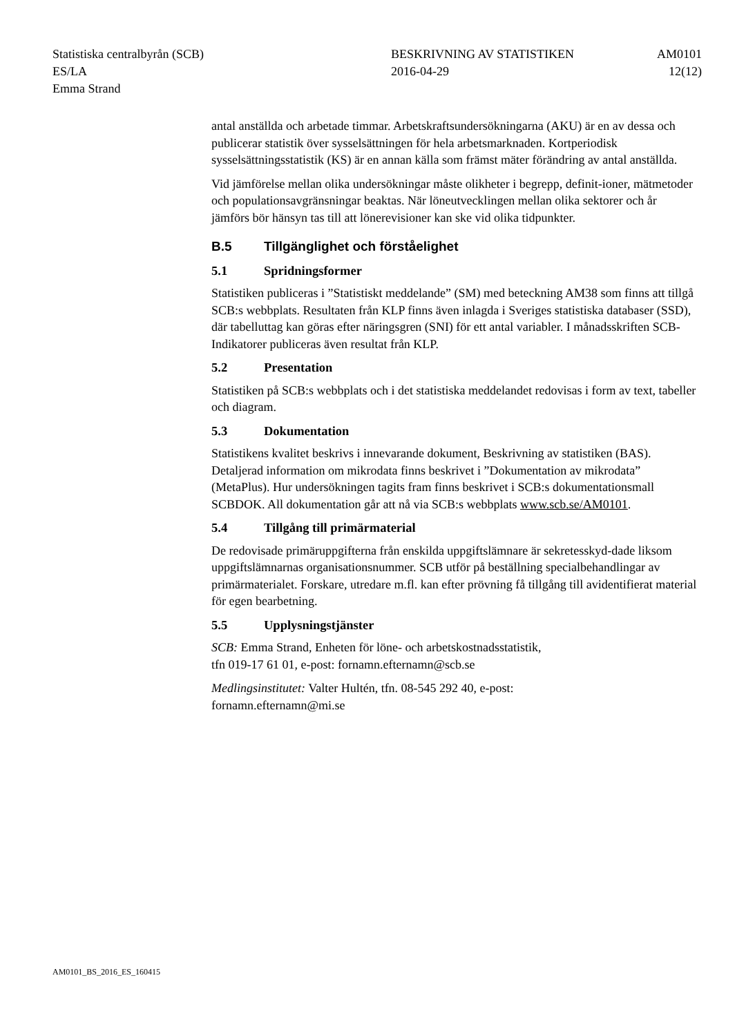Statistiska centralbyrån (SCB)
ES/LA
Emma Strand
BESKRIVNING AV STATISTIKEN
2016-04-29
AM0101
12(12)
antal anställda och arbetade timmar. Arbetskraftsundersökningarna (AKU) är en av dessa och publicerar statistik över sysselsättningen för hela arbetsmarknaden. Kortperiodisk sysselsättningsstatistik (KS) är en annan källa som främst mäter förändring av antal anställda.
Vid jämförelse mellan olika undersökningar måste olikheter i begrepp, definit-ioner, mätmetoder och populationsavgränsningar beaktas. När löneutvecklingen mellan olika sektorer och år jämförs bör hänsyn tas till att lönerevisioner kan ske vid olika tidpunkter.
B.5 Tillgänglighet och förståelighet
5.1 Spridningsformer
Statistiken publiceras i ”Statistiskt meddelande” (SM) med beteckning AM38 som finns att tillgå SCB:s webbplats. Resultaten från KLP finns även inlagda i Sveriges statistiska databaser (SSD), där tabelluttag kan göras efter näringsgren (SNI) för ett antal variabler. I månadsskriften SCB-Indikatorer publiceras även resultat från KLP.
5.2 Presentation
Statistiken på SCB:s webbplats och i det statistiska meddelandet redovisas i form av text, tabeller och diagram.
5.3 Dokumentation
Statistikens kvalitet beskrivs i innevarande dokument, Beskrivning av statistiken (BAS). Detaljerad information om mikrodata finns beskrivet i ”Dokumentation av mikrodata” (MetaPlus). Hur undersökningen tagits fram finns beskrivet i SCB:s dokumentationsmall SCBDOK. All dokumentation går att nå via SCB:s webbplats www.scb.se/AM0101.
5.4 Tillgång till primärmaterial
De redovisade primäruppgifterna från enskilda uppgiftslämnare är sekretesskyd-dade liksom uppgiftslämnarnas organisationsnummer. SCB utför på beställning specialbehandlingar av primärmaterialet. Forskare, utredare m.fl. kan efter prövning få tillgång till avidentifierat material för egen bearbetning.
5.5 Upplysningstjänster
SCB: Emma Strand, Enheten för löne- och arbetskostnadsstatistik,
tfn 019-17 61 01, e-post: fornamn.efternamn@scb.se
Medlingsinstitutet: Valter Hultén, tfn. 08-545 292 40, e-post:
fornamn.efternamn@mi.se
AM0101_BS_2016_ES_160415